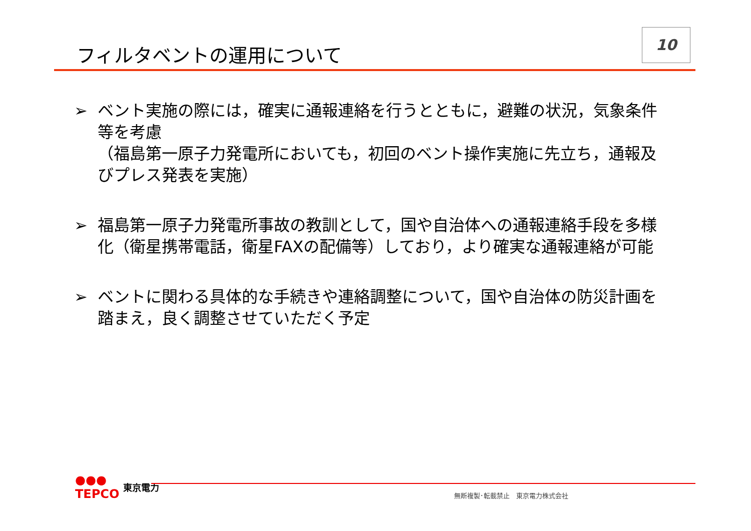フィルタベントの運用について
10
➢ ベント実施の際には，確実に通報連絡を行うとともに，避難の状況，気象条件等を考慮
（福島第一原子力発電所においても，初回のベント操作実施に先立ち，通報及びプレス発表を実施）
➢ 福島第一原子力発電所事故の教訓として，国や自治体への通報連絡手段を多様化（衛星携帯電話，衛星FAXの配備等）しており，より確実な通報連絡が可能
➢ ベントに関わる具体的な手続きや連絡調整について，国や自治体の防災計画を踏まえ，良く調整させていただく予定
●●●
TEPCO 東京電力
無断複製･転載禁止　東京電力株式会社